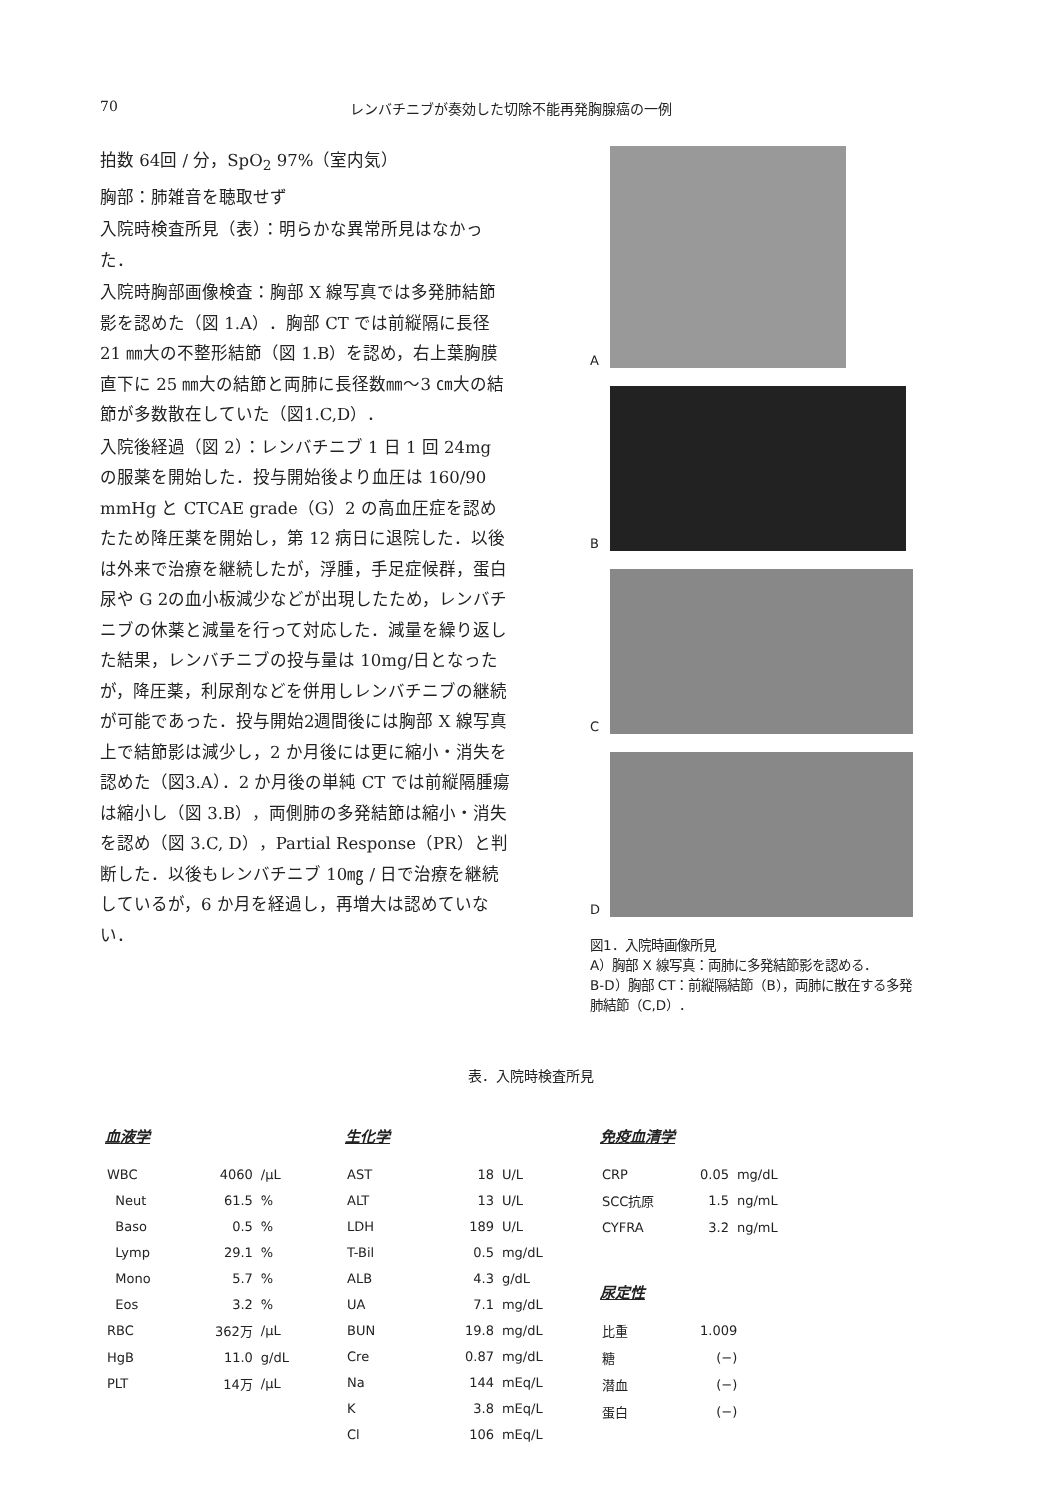70 レンバチニブが奏効した切除不能再発胸腺癌の一例
拍数 64回 / 分，SpO<sub>2</sub> 97%（室内気）
胸部：肺雑音を聴取せず
入院時検査所見（表）：明らかな異常所見はなかった．
入院時胸部画像検査：胸部 X 線写真では多発肺結節影を認めた（図 1.A）．胸部 CT では前縦隔に長径 21 ㎜大の不整形結節（図 1.B）を認め，右上葉胸膜直下に 25 ㎜大の結節と両肺に長径数㎜～3 ㎝大の結節が多数散在していた（図1.C,D）．
入院後経過（図 2）：レンバチニブ 1 日 1 回 24mg の服薬を開始した．投与開始後より血圧は 160/90 mmHg と CTCAE grade（G）2 の高血圧症を認めたため降圧薬を開始し，第 12 病日に退院した．以後は外来で治療を継続したが，浮腫，手足症候群，蛋白尿や G 2の血小板減少などが出現したため，レンバチニブの休薬と減量を行って対応した．減量を繰り返した結果，レンバチニブの投与量は 10mg/日となったが，降圧薬，利尿剤などを併用しレンバチニブの継続が可能であった．投与開始2週間後には胸部 X 線写真上で結節影は減少し，2 か月後には更に縮小・消失を認めた（図3.A）．2 か月後の単純 CT では前縦隔腫瘍は縮小し（図 3.B），両側肺の多発結節は縮小・消失を認め（図 3.C, D），Partial Response（PR）と判断した．以後もレンバチニブ 10㎎ / 日で治療を継続しているが，6 か月を経過し，再増大は認めていない．
A
B
C
D
図1．入院時画像所見
A）胸部 X 線写真：両肺に多発結節影を認める．
B-D）胸部 CT：前縦隔結節（B），両肺に散在する多発肺結節（C,D）．
表．入院時検査所見
血液学
| WBC | 4060 | /μL |
| Neut | 61.5 | % |
| Baso | 0.5 | % |
| Lymp | 29.1 | % |
| Mono | 5.7 | % |
| Eos | 3.2 | % |
| RBC | 362万 | /μL |
| HgB | 11.0 | g/dL |
| PLT | 14万 | /μL |
生化学
| AST | 18 | U/L |
| ALT | 13 | U/L |
| LDH | 189 | U/L |
| T-Bil | 0.5 | mg/dL |
| ALB | 4.3 | g/dL |
| UA | 7.1 | mg/dL |
| BUN | 19.8 | mg/dL |
| Cre | 0.87 | mg/dL |
| Na | 144 | mEq/L |
| K | 3.8 | mEq/L |
| Cl | 106 | mEq/L |
免疫血清学
| CRP | 0.05 | mg/dL |
| SCC抗原 | 1.5 | ng/mL |
| CYFRA | 3.2 | ng/mL |
尿定性
| 比重 | 1.009 |
| 糖 | (−) |
| 潜血 | (−) |
| 蛋白 | (−) |